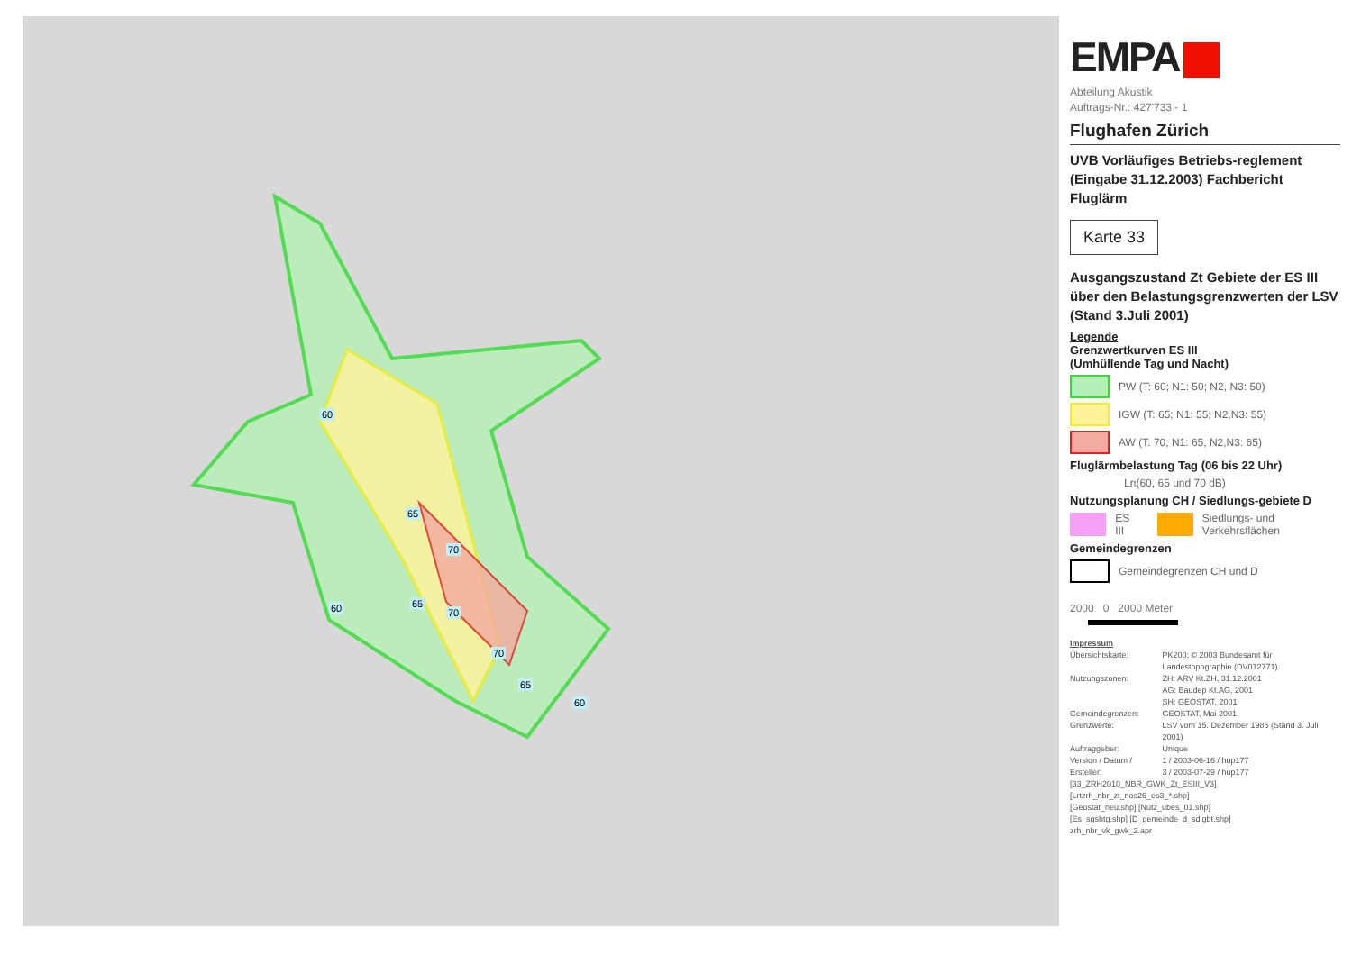60
65
70
60 65
70
70
65
60
EMPA
Abteilung Akustik
Auftrags-Nr.: 427'733 - 1
Flughafen Zürich
UVB Vorläufiges Betriebs-reglement (Eingabe 31.12.2003) Fachbericht Fluglärm
Karte 33
Ausgangszustand Zt Gebiete der ES III über den Belastungsgrenzwerten der LSV (Stand 3.Juli 2001)
Legende
Grenzwertkurven ES III
(Umhüllende Tag und Nacht)
PW (T: 60; N1: 50; N2, N3: 50)
IGW (T: 65; N1: 55; N2,N3: 55)
AW (T: 70; N1: 65; N2,N3: 65)
Fluglärmbelastung Tag (06 bis 22 Uhr)
Lr<sub>t</sub> (60, 65 und 70 dB)
Nutzungsplanung CH / Siedlungs-gebiete D
ES III
Siedlungs- und Verkehrsflächen
Gemeindegrenzen
Gemeindegrenzen CH und D
2000 0 2000 Meter
Impressum
| Übersichtskarte: | PK200: © 2003 Bundesamt für Landestopographie (DV012771) |
| Nutzungszonen: | ZH: ARV Kt.ZH, 31.12.2001 AG: Baudep Kt.AG, 2001 SH: GEOSTAT, 2001 |
| Gemeindegrenzen: | GEOSTAT, Mai 2001 |
| Grenzwerte: | LSV vom 15. Dezember 1986 (Stand 3. Juli 2001) |
| Auftraggeber: | Unique |
| Version / Datum / Ersteller: | 1 / 2003-06-16 / hup177 3 / 2003-07-29 / hup177 |
| [33_ZRH2010_NBR_GWK_Zt_ESIII_V3] [Lrtzrh_nbr_zt_nos26_es3_*.shp] [Geostat_neu.shp] [Nutz_ubes_01.shp] [Es_sgshtg.shp] [D_gemeinde_d_sdlgbt.shp] zrh_nbr_vk_gwk_2.apr | |